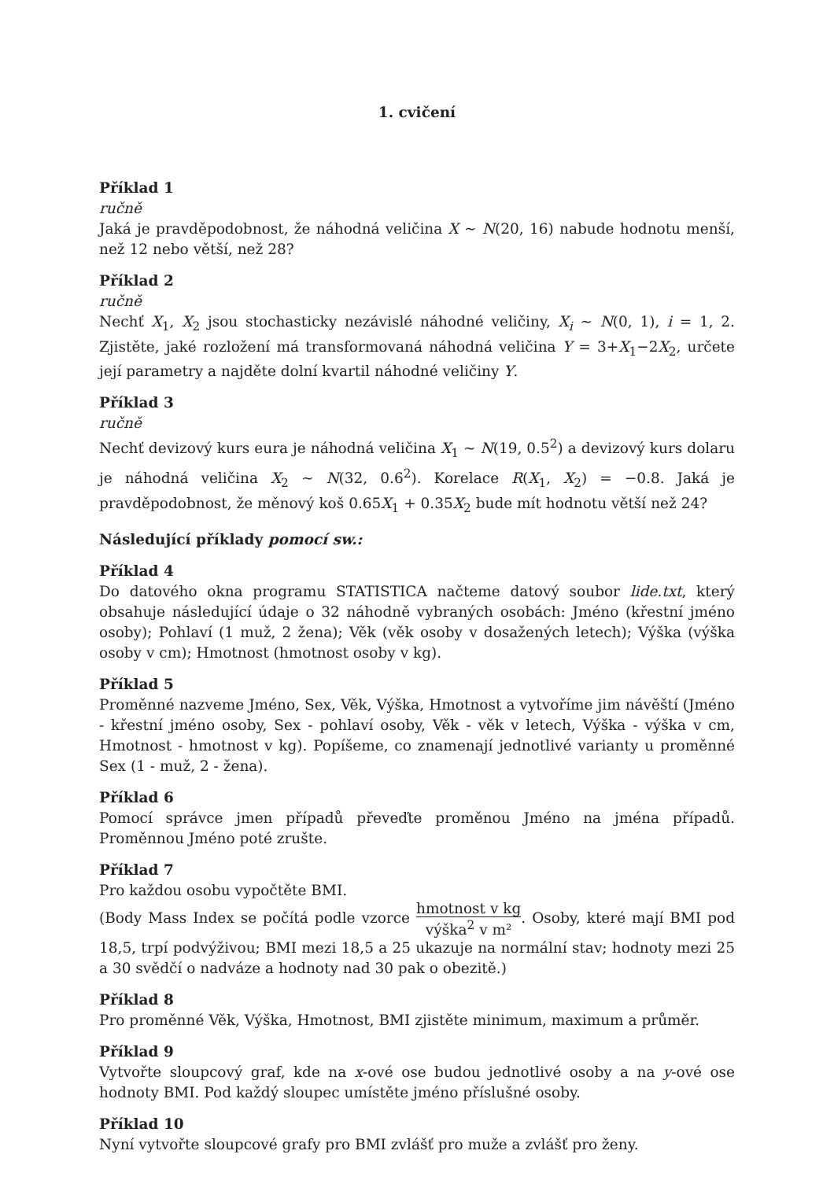1. cvičení
Příklad 1
ručně
Jaká je pravděpodobnost, že náhodná veličina X ∼ N(20, 16) nabude hodnotu menší, než 12 nebo větší, než 28?
Příklad 2
ručně
Nechť X<sub>1</sub>, X<sub>2</sub> jsou stochasticky nezávislé náhodné veličiny, X<sub>i</sub> ∼ N(0, 1), i = 1, 2. Zjistěte, jaké rozložení má transformovaná náhodná veličina Y = 3+X<sub>1</sub>−2X<sub>2</sub>, určete její parametry a najděte dolní kvartil náhodné veličiny Y.
Příklad 3
ručně
Nechť devizový kurs eura je náhodná veličina X<sub>1</sub> ∼ N(19, 0.5<sup>2</sup>) a devizový kurs dolaru je náhodná veličina X<sub>2</sub> ∼ N(32, 0.6<sup>2</sup>). Korelace R(X<sub>1</sub>, X<sub>2</sub>) = −0.8. Jaká je pravděpodobnost, že měnový koš 0.65X<sub>1</sub> + 0.35X<sub>2</sub> bude mít hodnotu větší než 24?
Následující příklady pomocí sw.:
Příklad 4
Do datového okna programu STATISTICA načteme datový soubor lide.txt, který obsahuje následující údaje o 32 náhodně vybraných osobách: Jméno (křestní jméno osoby); Pohlaví (1 muž, 2 žena); Věk (věk osoby v dosažených letech); Výška (výška osoby v cm); Hmotnost (hmotnost osoby v kg).
Příklad 5
Proměnné nazveme Jméno, Sex, Věk, Výška, Hmotnost a vytvoříme jim návěští (Jméno - křestní jméno osoby, Sex - pohlaví osoby, Věk - věk v letech, Výška - výška v cm, Hmotnost - hmotnost v kg). Popíšeme, co znamenají jednotlivé varianty u proměnné Sex (1 - muž, 2 - žena).
Příklad 6
Pomocí správce jmen případů převeďte proměnou Jméno na jména případů. Proměnnou Jméno poté zrušte.
Příklad 7
Pro každou osobu vypočtěte BMI.
(Body Mass Index se počítá podle vzorce hmotnost v kg výška<sup>2</sup> v m². Osoby, které mají BMI pod 18,5, trpí podvýživou; BMI mezi 18,5 a 25 ukazuje na normální stav; hodnoty mezi 25 a 30 svědčí o nadváze a hodnoty nad 30 pak o obezitě.)
Příklad 8
Pro proměnné Věk, Výška, Hmotnost, BMI zjistěte minimum, maximum a průměr.
Příklad 9
Vytvořte sloupcový graf, kde na x-ové ose budou jednotlivé osoby a na y-ové ose hodnoty BMI. Pod každý sloupec umístěte jméno příslušné osoby.
Příklad 10
Nyní vytvořte sloupcové grafy pro BMI zvlášť pro muže a zvlášť pro ženy.